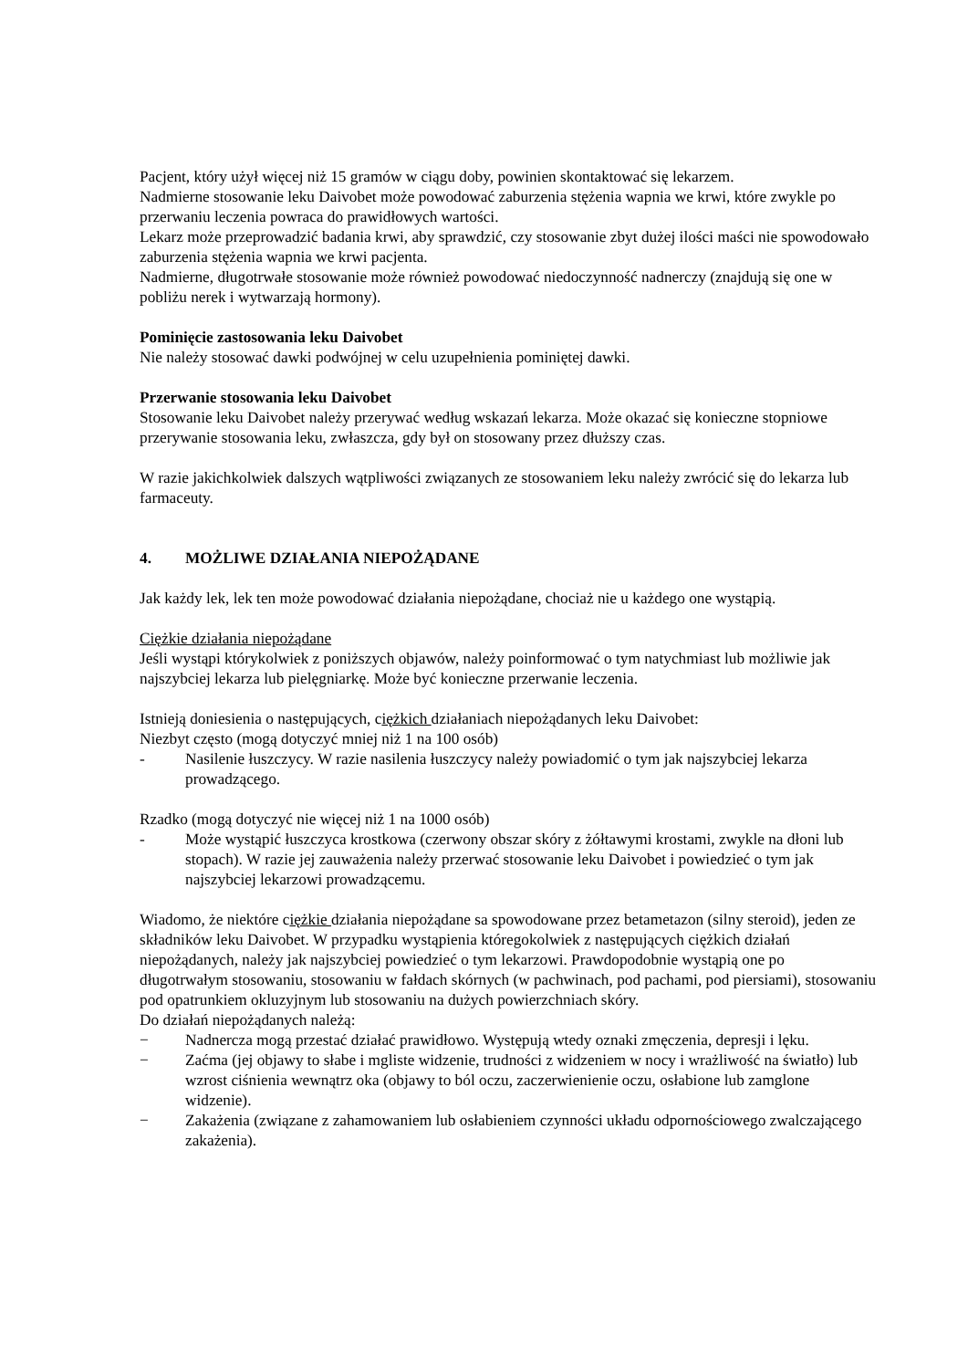Pacjent, który użył więcej niż 15 gramów w ciągu doby, powinien skontaktować się lekarzem.
Nadmierne stosowanie leku Daivobet może powodować zaburzenia stężenia wapnia we krwi, które zwykle po przerwaniu leczenia powraca do prawidłowych wartości.
Lekarz może przeprowadzić badania krwi, aby sprawdzić, czy stosowanie zbyt dużej ilości maści nie spowodowało zaburzenia stężenia wapnia we krwi pacjenta.
Nadmierne, długotrwałe stosowanie może również powodować niedoczynność nadnerczy (znajdują się one w pobliżu nerek i wytwarzają hormony).
Pominięcie zastosowania leku Daivobet
Nie należy stosować dawki podwójnej w celu uzupełnienia pominiętej dawki.
Przerwanie stosowania leku Daivobet
Stosowanie leku Daivobet należy przerywać według wskazań lekarza. Może okazać się konieczne stopniowe przerywanie stosowania leku, zwłaszcza, gdy był on stosowany przez dłuższy czas.
W razie jakichkolwiek dalszych wątpliwości związanych ze stosowaniem leku należy zwrócić się do lekarza lub farmaceuty.
4. MOŻLIWE DZIAŁANIA NIEPOŻĄDANE
Jak każdy lek, lek ten może powodować działania niepożądane, chociaż nie u każdego one wystąpią.
Ciężkie działania niepożądane
Jeśli wystąpi którykolwiek z poniższych objawów, należy poinformować o tym natychmiast lub możliwie jak najszybciej lekarza lub pielęgniarkę. Może być konieczne przerwanie leczenia.
Istnieją doniesienia o następujących, ciężkich działaniach niepożądanych leku Daivobet:
Niezbyt często (mogą dotyczyć mniej niż 1 na 100 osób)
- Nasilenie łuszczycy. W razie nasilenia łuszczycy należy powiadomić o tym jak najszybciej lekarza prowadzącego.
Rzadko (mogą dotyczyć nie więcej niż 1 na 1000 osób)
- Może wystąpić łuszczyca krostkowa (czerwony obszar skóry z żółtawymi krostami, zwykle na dłoni lub stopach). W razie jej zauważenia należy przerwać stosowanie leku Daivobet i powiedzieć o tym jak najszybciej lekarzowi prowadzącemu.
Wiadomo, że niektóre ciężkie działania niepożądane sa spowodowane przez betametazon (silny steroid), jeden ze składników leku Daivobet. W przypadku wystąpienia któregokolwiek z następujących ciężkich działań niepożądanych, należy jak najszybciej powiedzieć o tym lekarzowi. Prawdopodobnie wystąpią one po długotrwałym stosowaniu, stosowaniu w fałdach skórnych (w pachwinach, pod pachami, pod piersiami), stosowaniu pod opatrunkiem okluzyjnym lub stosowaniu na dużych powierzchniach skóry.
Do działań niepożądanych należą:
− Nadnercza mogą przestać działać prawidłowo. Występują wtedy oznaki zmęczenia, depresji i lęku.
− Zaćma (jej objawy to słabe i mgliste widzenie, trudności z widzeniem w nocy i wrażliwość na światło) lub wzrost ciśnienia wewnątrz oka (objawy to ból oczu, zaczerwienienie oczu, osłabione lub zamglone widzenie).
− Zakażenia (związane z zahamowaniem lub osłabieniem czynności układu odpornościowego zwalczającego zakażenia).